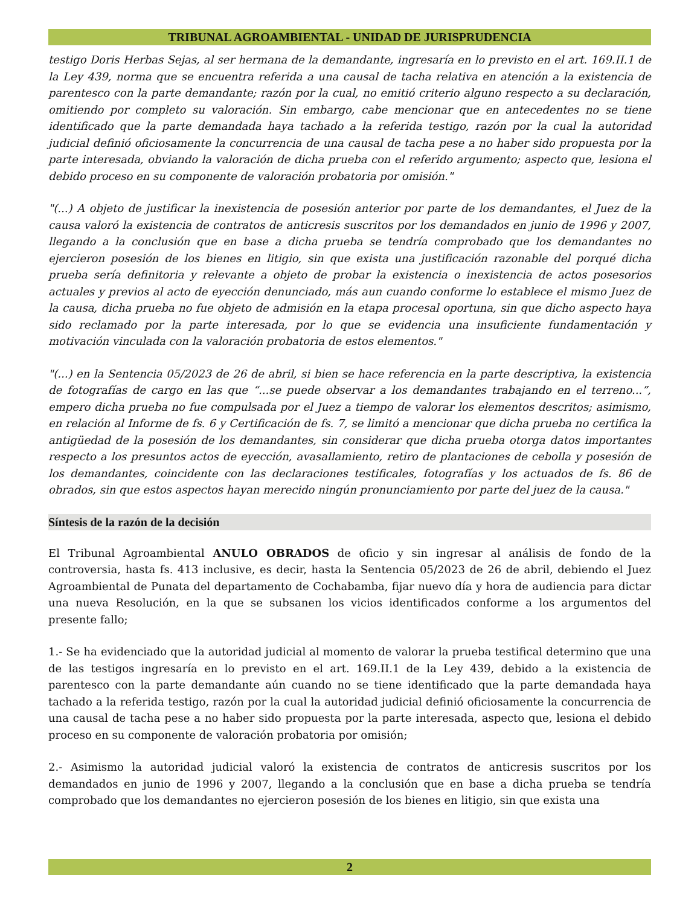TRIBUNAL AGROAMBIENTAL - UNIDAD DE JURISPRUDENCIA
testigo Doris Herbas Sejas, al ser hermana de la demandante, ingresaría en lo previsto en el art. 169.II.1 de la Ley 439, norma que se encuentra referida a una causal de tacha relativa en atención a la existencia de parentesco con la parte demandante; razón por la cual, no emitió criterio alguno respecto a su declaración, omitiendo por completo su valoración. Sin embargo, cabe mencionar que en antecedentes no se tiene identificado que la parte demandada haya tachado a la referida testigo, razón por la cual la autoridad judicial definió oficiosamente la concurrencia de una causal de tacha pese a no haber sido propuesta por la parte interesada, obviando la valoración de dicha prueba con el referido argumento; aspecto que, lesiona el debido proceso en su componente de valoración probatoria por omisión."
"(...) A objeto de justificar la inexistencia de posesión anterior por parte de los demandantes, el Juez de la causa valoró la existencia de contratos de anticresis suscritos por los demandados en junio de 1996 y 2007, llegando a la conclusión que en base a dicha prueba se tendría comprobado que los demandantes no ejercieron posesión de los bienes en litigio, sin que exista una justificación razonable del porqué dicha prueba sería definitoria y relevante a objeto de probar la existencia o inexistencia de actos posesorios actuales y previos al acto de eyección denunciado, más aun cuando conforme lo establece el mismo Juez de la causa, dicha prueba no fue objeto de admisión en la etapa procesal oportuna, sin que dicho aspecto haya sido reclamado por la parte interesada, por lo que se evidencia una insuficiente fundamentación y motivación vinculada con la valoración probatoria de estos elementos."
"(...) en la Sentencia 05/2023 de 26 de abril, si bien se hace referencia en la parte descriptiva, la existencia de fotografías de cargo en las que “...se puede observar a los demandantes trabajando en el terreno...”, empero dicha prueba no fue compulsada por el Juez a tiempo de valorar los elementos descritos; asimismo, en relación al Informe de fs. 6 y Certificación de fs. 7, se limitó a mencionar que dicha prueba no certifica la antigüedad de la posesión de los demandantes, sin considerar que dicha prueba otorga datos importantes respecto a los presuntos actos de eyección, avasallamiento, retiro de plantaciones de cebolla y posesión de los demandantes, coincidente con las declaraciones testificales, fotografías y los actuados de fs. 86 de obrados, sin que estos aspectos hayan merecido ningún pronunciamiento por parte del juez de la causa."
Síntesis de la razón de la decisión
El Tribunal Agroambiental ANULO OBRADOS de oficio y sin ingresar al análisis de fondo de la controversia, hasta fs. 413 inclusive, es decir, hasta la Sentencia 05/2023 de 26 de abril, debiendo el Juez Agroambiental de Punata del departamento de Cochabamba, fijar nuevo día y hora de audiencia para dictar una nueva Resolución, en la que se subsanen los vicios identificados conforme a los argumentos del presente fallo;
1.- Se ha evidenciado que la autoridad judicial al momento de valorar la prueba testifical determino que una de las testigos ingresaría en lo previsto en el art. 169.II.1 de la Ley 439, debido a la existencia de parentesco con la parte demandante aún cuando no se tiene identificado que la parte demandada haya tachado a la referida testigo, razón por la cual la autoridad judicial definió oficiosamente la concurrencia de una causal de tacha pese a no haber sido propuesta por la parte interesada, aspecto que, lesiona el debido proceso en su componente de valoración probatoria por omisión;
2.- Asimismo la autoridad judicial valoró la existencia de contratos de anticresis suscritos por los demandados en junio de 1996 y 2007, llegando a la conclusión que en base a dicha prueba se tendría comprobado que los demandantes no ejercieron posesión de los bienes en litigio, sin que exista una
2